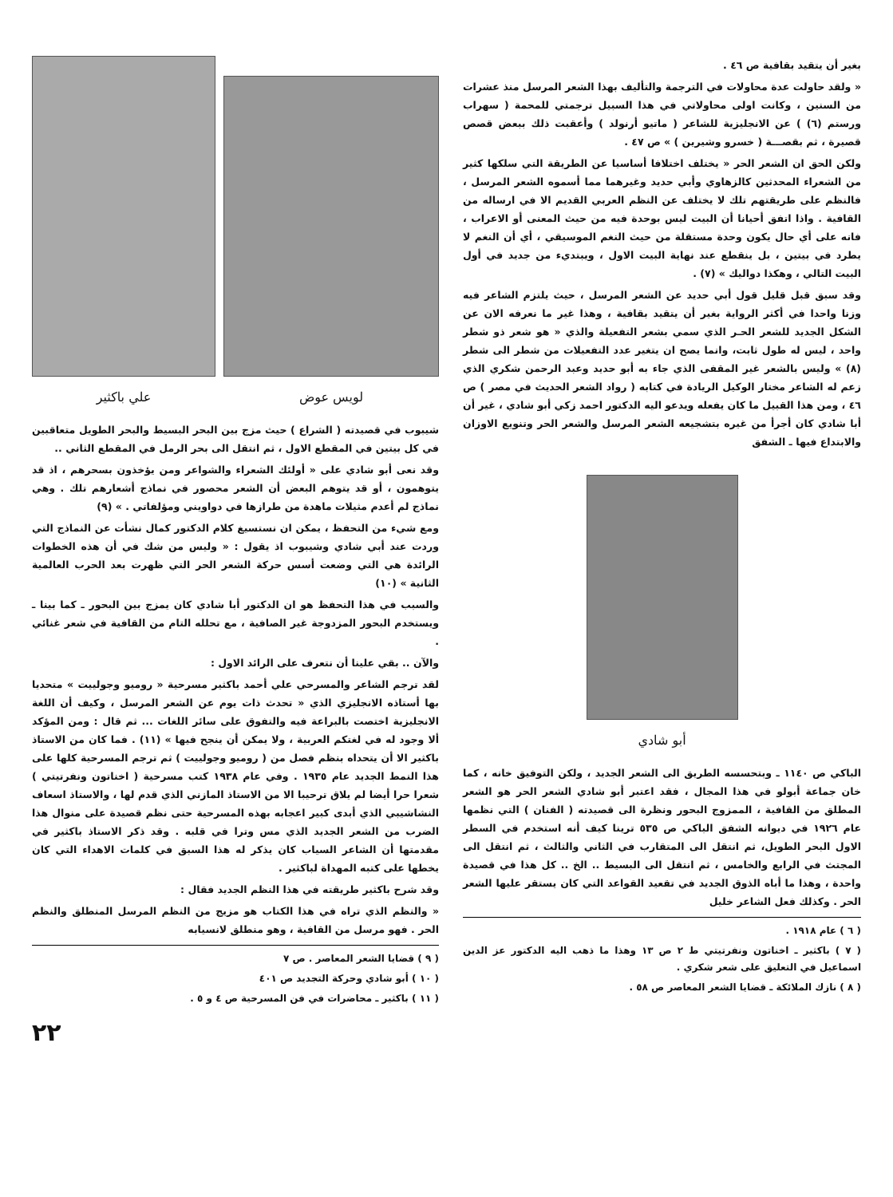بغير أن يتقيد بقافية ص ٤٦ .
« ولقد حاولت عدة محاولات في الترجمة والتأليف بهذا الشعر المرسل منذ عشرات من السنين ، وكانت اولى محاولاتي في هذا السبيل ترجمتي للمحمة ( سهراب ورستم (٦) ) عن الانجليزية للشاعر ( ماتيو أرنولد ) وأعقبت ذلك ببعض قصص قصيرة ، ثم بقصـــة ( خسرو وشيرين ) » ص ٤٧ .
ولكن الحق ان الشعر الحر « يختلف اختلافا أساسيا عن الطريقة التي سلكها كثير من الشعراء المحدثين كالزهاوي وأبي حديد وغيرهما مما أسموه الشعر المرسل ، فالنظم على طريقتهم تلك لا يختلف عن النظم العربي القديم الا في ارساله من القافية . واذا اتفق أحيانا أن البيت ليس بوحدة فيه من حيث المعنى أو الاعراب ، فانه على أي حال يكون وحدة مستقلة من حيث النغم الموسيقي ، أي أن النغم لا يطرد في بيتين ، بل ينقطع عند نهاية البيت الاول ، ويبتديء من جديد في أول البيت التالي ، وهكذا دواليك » (٧) .
وقد سبق قبل قليل قول أبي حديد عن الشعر المرسل ، حيث يلتزم الشاعر فيه وزنا واحدا في أكثر الرواية بغير أن يتقيد بقافية ، وهذا غير ما نعرفه الان عن الشكل الجديد للشعر الحـر الذي سمي بشعر التفعيلة والذي « هو شعر ذو شطر واحد ، ليس له طول ثابت، وانما يصح ان يتغير عدد التفعيلات من شطر الى شطر (٨) » وليس بالشعر غير المقفى الذي جاء به أبو حديد وعبد الرحمن شكري الذي زعم له الشاعر مختار الوكيل الريادة في كتابه ( رواد الشعر الحديث في مصر ) ص ٤٦ ، ومن هذا القبيل ما كان يفعله ويدعو اليه الدكتور احمد زكي أبو شادي ، غير أن أبا شادي كان أجرأ من غيره بتشجيعه الشعر المرسل والشعر الحر وتنويع الاوزان والابتداع فيها ـ الشفق
أبو شادي
الباكي ص ١١٤٠ ـ وبتحسسه الطريق الى الشعر الجديد ، ولكن التوفيق خانه ، كما خان جماعة أبولو في هذا المجال ، فقد اعتبر أبو شادي الشعر الحر هو الشعر المطلق من القافية ، الممزوج البحور ونظرة الى قصيدته ( الفنان ) التي نظمها عام ١٩٢٦ في ديوانه الشفق الباكي ص ٥٣٥ ترينا كيف أنه استخدم في السطر الاول البحر الطويل، ثم انتقل الى المتقارب في الثاني والثالث ، ثم انتقل الى المجتث في الرابع والخامس ، ثم انتقل الى البسيط .. الخ .. كل هذا في قصيدة واحدة ، وهذا ما أباه الذوق الجديد في تقعيد القواعد التي كان يستقر عليها الشعر الحر . وكذلك فعل الشاعر خليل
( ٦ ) عام ١٩١٨ .
( ٧ ) باكثير ـ اخناتون ونفرتيتي ط ٢ ص ١٣ وهذا ما ذهب اليه الدكتور عز الدين اسماعيل في التعليق على شعر شكري .
( ٨ ) نازك الملائكة ـ قضايا الشعر المعاصر ص ٥٨ .
لويس عوض
علي باكثير
شيبوب في قصيدته ( الشراع ) حيث مزج بين البحر البسيط والبحر الطويل متعاقبين في كل بيتين في المقطع الاول ، ثم انتقل الى بحر الرمل في المقطع الثاني ..
وقد نعى أبو شادي على « أولئك الشعراء والشواعر ومن يؤخذون بسحرهم ، اذ قد يتوهمون ، أو قد يتوهم البعض أن الشعر محصور في نماذج أشعارهم تلك . وهي نماذج لم أعدم مثيلات ماهدة من طرازها في دواويني ومؤلفاتي . » (٩)
ومع شيء من التحفظ ، يمكن ان نستسيغ كلام الدكتور كمال نشأت عن النماذج التي وردت عند أبي شادي وشيبوب اذ يقول : « وليس من شك في أن هذه الخطوات الرائدة هي التي وضعت أسس حركة الشعر الحر التي ظهرت بعد الحرب العالمية الثانية » (١٠)
والسبب في هذا التحفظ هو ان الدكتور أبا شادي كان يمزج بين البحور ـ كما بينا ـ ويستخدم البحور المزدوجة غير الصافية ، مع تحلله التام من القافية في شعر غنائي .
والآن .. بقي علينا أن نتعرف على الرائد الاول :
لقد ترجم الشاعر والمسرحي علي أحمد باكثير مسرحية « روميو وجولييت » متحديا بها أستاذه الانجليزي الذي « تحدث ذات يوم عن الشعر المرسل ، وكيف أن اللغة الانجليزية اختصت بالبراعة فيه والتفوق على سائر اللغات ... ثم قال : ومن المؤكد ألا وجود له في لغتكم العربية ، ولا يمكن أن ينجح فيها » (١١) . فما كان من الاستاذ باكثير الا أن يتحداه بنظم فصل من ( روميو وجولييت ) ثم ترجم المسرحية كلها على هذا النمط الجديد عام ١٩٣٥ . وفي عام ١٩٣٨ كتب مسرحية ( اخناتون ونفرتيتي ) شعرا حرا أيضا لم يلاق ترحيبا الا من الاستاذ المازني الذي قدم لها ، والاستاذ اسعاف النشاشيبي الذي أبدى كبير اعجابه بهذه المسرحية حتى نظم قصيدة على منوال هذا الضرب من الشعر الجديد الذي مس وترا في قلبه . وقد ذكر الاستاذ باكثير في مقدمتها أن الشاعر السياب كان يذكر له هذا السبق في كلمات الاهداء التي كان يخطها على كتبه المهداة لباكثير .
وقد شرح باكثير طريقته في هذا النظم الجديد فقال :
« والنظم الذي تراه في هذا الكتاب هو مزيج من النظم المرسل المنطلق والنظم الحر . فهو مرسل من القافية ، وهو منطلق لانسيابه
( ٩ ) قضايا الشعر المعاصر . ص ٧
( ١٠ ) أبو شادي وحركة التجديد ص ٤٠١
( ١١ ) باكثير ـ محاضرات في فن المسرحية ص ٤ و ٥ .
٢٢